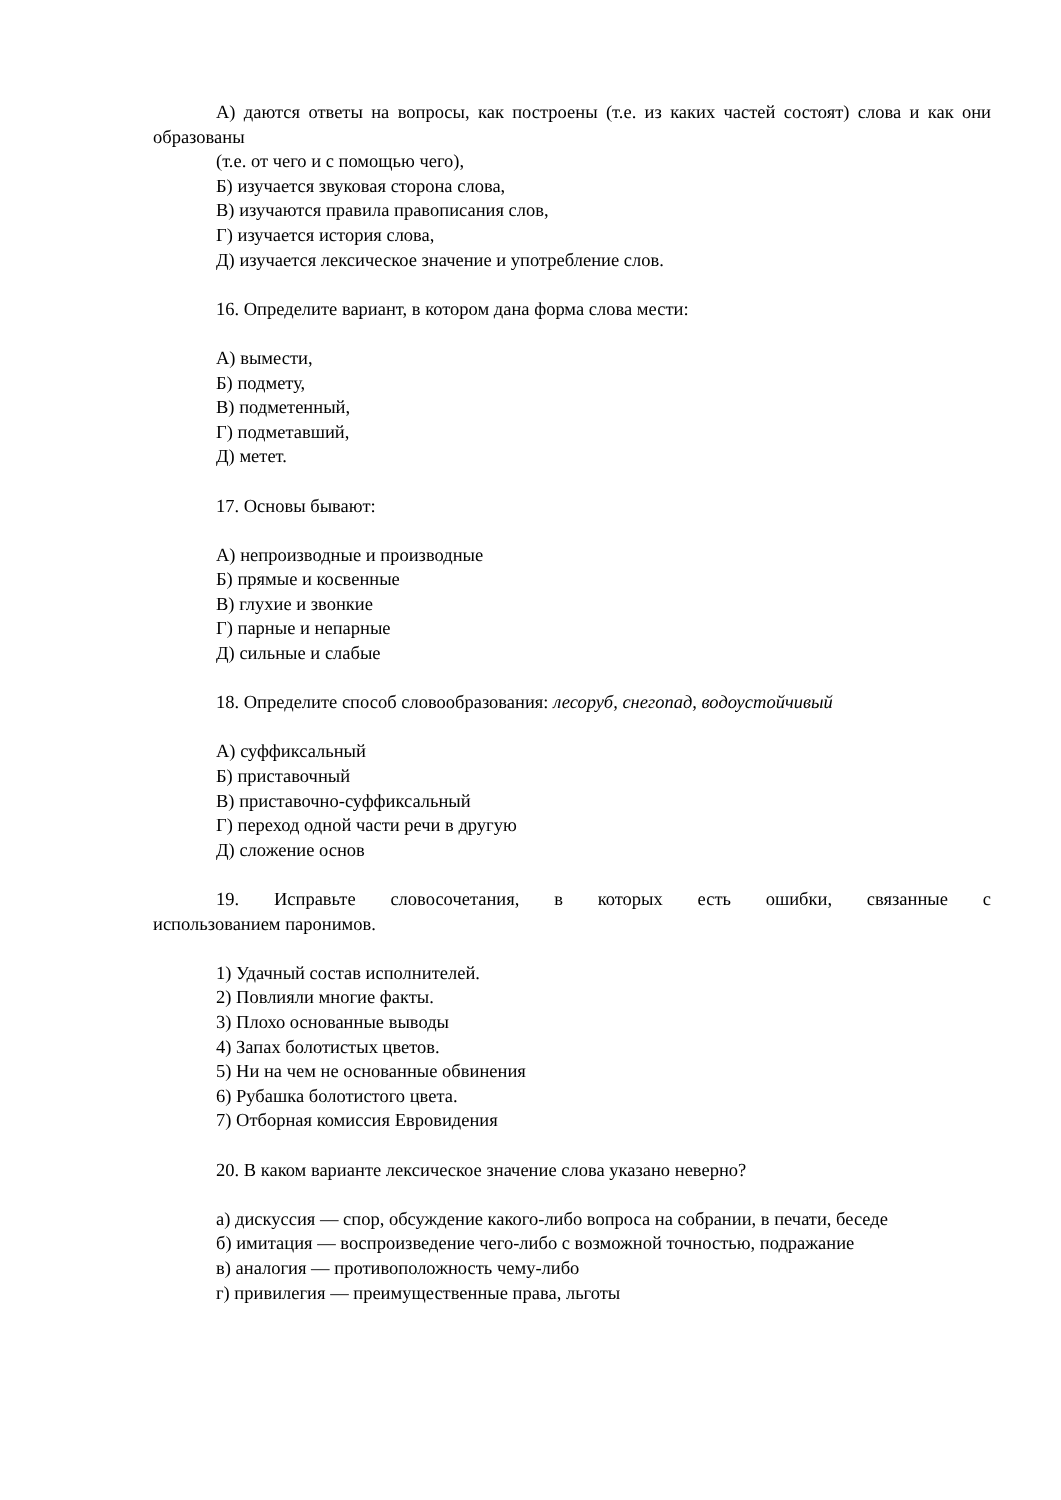А) даются ответы на вопросы, как построены (т.е. из каких частей состоят) слова и как они образованы
(т.е. от чего и с помощью чего),
Б) изучается звуковая сторона слова,
В) изучаются правила правописания слов,
Г) изучается история слова,
Д) изучается лексическое значение и употребление слов.
16. Определите вариант, в котором дана форма слова мести:
А) вымести,
Б) подмету,
В) подметенный,
Г) подметавший,
Д) метет.
17. Основы бывают:
А) непроизводные и производные
Б) прямые и косвенные
В) глухие и звонкие
Г) парные и непарные
Д) сильные и слабые
18. Определите способ словообразования: лесоруб, снегопад, водоустойчивый
А) суффиксальный
Б) приставочный
В) приставочно-суффиксальный
Г) переход одной части речи в другую
Д) сложение основ
19. Исправьте словосочетания, в которых есть ошибки, связанные с использованием паронимов.
1) Удачный состав исполнителей.
2) Повлияли многие факты.
3) Плохо основанные выводы
4) Запах болотистых цветов.
5) Ни на чем не основанные обвинения
6) Рубашка болотистого цвета.
7) Отборная комиссия Евровидения
20. В каком варианте лексическое значение слова указано неверно?
а) дискуссия — спор, обсуждение какого-либо вопроса на собрании, в печати, беседе
б) имитация — воспроизведение чего-либо с возможной точностью, подражание
в) аналогия — противоположность чему-либо
г) привилегия — преимущественные права, льготы